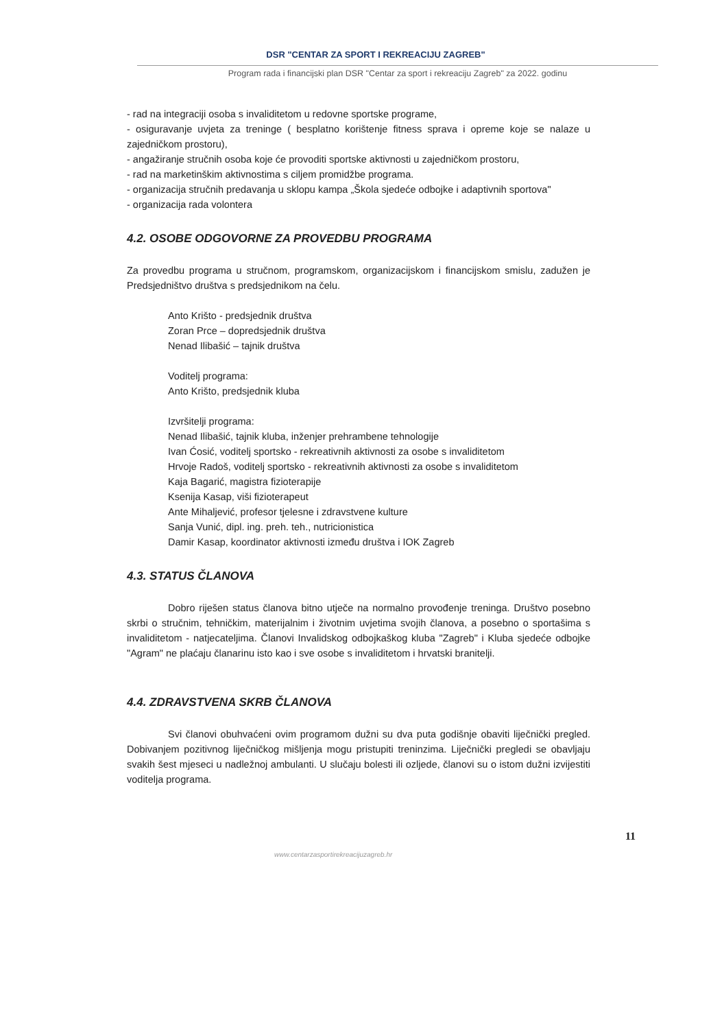DSR "CENTAR ZA SPORT I REKREACIJU ZAGREB"
Program rada i financijski plan DSR "Centar za sport i rekreaciju Zagreb" za 2022. godinu
- rad na integraciji osoba s invaliditetom u redovne sportske programe,
- osiguravanje uvjeta za treninge ( besplatno korištenje fitness sprava i opreme koje se nalaze u zajedničkom prostoru),
- angažiranje stručnih osoba koje će provoditi sportske aktivnosti u zajedničkom prostoru,
- rad na marketinškim aktivnostima s ciljem promidžbe programa.
- organizacija stručnih predavanja u sklopu kampa „Škola sjedeće odbojke i adaptivnih sportova"
- organizacija rada volontera
4.2. OSOBE ODGOVORNE ZA PROVEDBU PROGRAMA
Za provedbu programa u stručnom, programskom, organizacijskom i financijskom smislu, zadužen je Predsjedništvo društva s predsjednikom na čelu.
Anto Krišto - predsjednik društva
Zoran Prce – dopredsjednik društva
Nenad Ilibašić – tajnik društva
Voditelj programa:
Anto Krišto, predsjednik kluba
Izvršitelji programa:
Nenad Ilibašić, tajnik kluba, inženjer prehrambene tehnologije
Ivan Ćosić, voditelj sportsko - rekreativnih aktivnosti za osobe s invaliditetom
Hrvoje Radoš, voditelj sportsko - rekreativnih aktivnosti za osobe s invaliditetom
Kaja Bagarić, magistra fizioterapije
Ksenija Kasap, viši fizioterapeut
Ante Mihaljević, profesor tjelesne i zdravstvene kulture
Sanja Vunić, dipl. ing. preh. teh., nutricionistica
Damir Kasap, koordinator aktivnosti između društva i IOK Zagreb
4.3. STATUS ČLANOVA
Dobro riješen status članova bitno utječe na normalno provođenje treninga. Društvo posebno skrbi o stručnim, tehničkim, materijalnim i životnim uvjetima svojih članova, a posebno o sportašima s invaliditetom - natjecateljima. Članovi Invalidskog odbojkaškog kluba "Zagreb" i Kluba sjedeće odbojke "Agram" ne plaćaju članarinu isto kao i sve osobe s invaliditetom i hrvatski branitelji.
4.4. ZDRAVSTVENA SKRB ČLANOVA
Svi članovi obuhvaćeni ovim programom dužni su dva puta godišnje obaviti liječnički pregled. Dobivanjem pozitivnog liječničkog mišljenja mogu pristupiti treninzima. Liječnički pregledi se obavljaju svakih šest mjeseci u nadležnoj ambulanti. U slučaju bolesti ili ozljede, članovi su o istom dužni izvijestiti voditelja programa.
11
www.centarzasportirekreacijuzagreb.hr